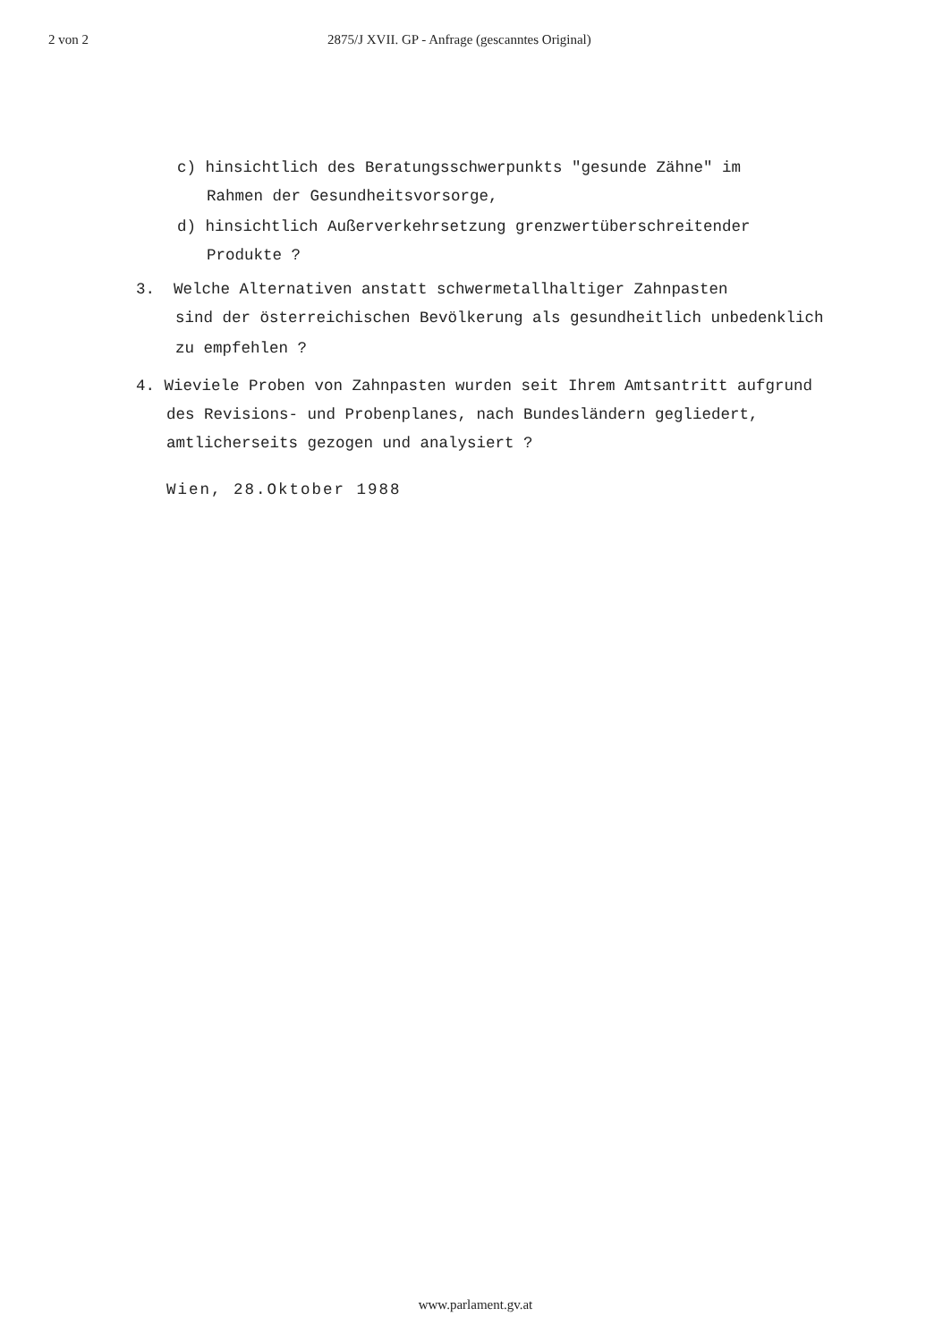2 von 2 2875/J XVII. GP - Anfrage (gescanntes Original)
c) hinsichtlich des Beratungsschwerpunkts "gesunde Zähne" im
Rahmen der Gesundheitsvorsorge,
d) hinsichtlich Außerverkehrsetzung grenzwertüberschreitender
Produkte ?
3. Welche Alternativen anstatt schwermetallhaltiger Zahnpasten
sind der österreichischen Bevölkerung als gesundheitlich unbedenklich
zu empfehlen ?
4. Wieviele Proben von Zahnpasten wurden seit Ihrem Amtsantritt aufgrund
des Revisions- und Probenplanes, nach Bundesländern gegliedert,
amtlicherseits gezogen und analysiert ?
Wien, 28.Oktober 1988
www.parlament.gv.at